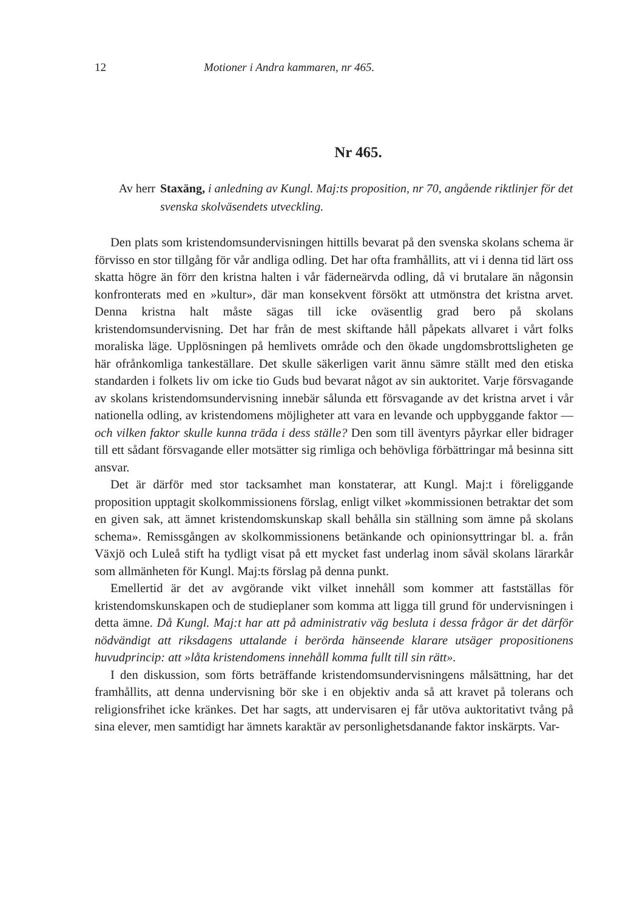12 Motioner i Andra kammaren, nr 465.
Nr 465.
Av herr Staxäng, i anledning av Kungl. Maj:ts proposition, nr 70, angående riktlinjer för det svenska skolväsendets utveckling.
Den plats som kristendomsundervisningen hittills bevarat på den svenska skolans schema är förvisso en stor tillgång för vår andliga odling. Det har ofta framhållits, att vi i denna tid lärt oss skatta högre än förr den kristna halten i vår fäderneärvda odling, då vi brutalare än någonsin konfronterats med en »kultur», där man konsekvent försökt att utmönstra det kristna arvet. Denna kristna halt måste sägas till icke oväsentlig grad bero på skolans kristendomsundervisning. Det har från de mest skiftande håll påpekats allvaret i vårt folks moraliska läge. Upplösningen på hemlivets område och den ökade ungdomsbrottsligheten ge här ofrånkomliga tankeställare. Det skulle säkerligen varit ännu sämre ställt med den etiska standarden i folkets liv om icke tio Guds bud bevarat något av sin auktoritet. Varje försvagande av skolans kristendomsundervisning innebär sålunda ett försvagande av det kristna arvet i vår nationella odling, av kristendomens möjligheter att vara en levande och uppbyggande faktor — och vilken faktor skulle kunna träda i dess ställe? Den som till äventyrs påyrkar eller bidrager till ett sådant försvagande eller motsätter sig rimliga och behövliga förbättringar må besinna sitt ansvar.
Det är därför med stor tacksamhet man konstaterar, att Kungl. Maj:t i föreliggande proposition upptagit skolkommissionens förslag, enligt vilket »kommissionen betraktar det som en given sak, att ämnet kristendomskunskap skall behålla sin ställning som ämne på skolans schema». Remissgången av skolkommissionens betänkande och opinionsyttringar bl. a. från Växjö och Luleå stift ha tydligt visat på ett mycket fast underlag inom såväl skolans lärarkår som allmänheten för Kungl. Maj:ts förslag på denna punkt.
Emellertid är det av avgörande vikt vilket innehåll som kommer att fastställas för kristendomskunskapen och de studieplaner som komma att ligga till grund för undervisningen i detta ämne. Då Kungl. Maj:t har att på administrativ väg besluta i dessa frågor är det därför nödvändigt att riksdagens uttalande i berörda hänseende klarare utsäger propositionens huvudprincip: att »låta kristendomens innehåll komma fullt till sin rätt».
I den diskussion, som förts beträffande kristendomsundervisningens målsättning, har det framhållits, att denna undervisning bör ske i en objektiv anda så att kravet på tolerans och religionsfrihet icke kränkes. Det har sagts, att undervisaren ej får utöva auktoritativt tvång på sina elever, men samtidigt har ämnets karaktär av personlighetsdanande faktor inskärpts. Var-